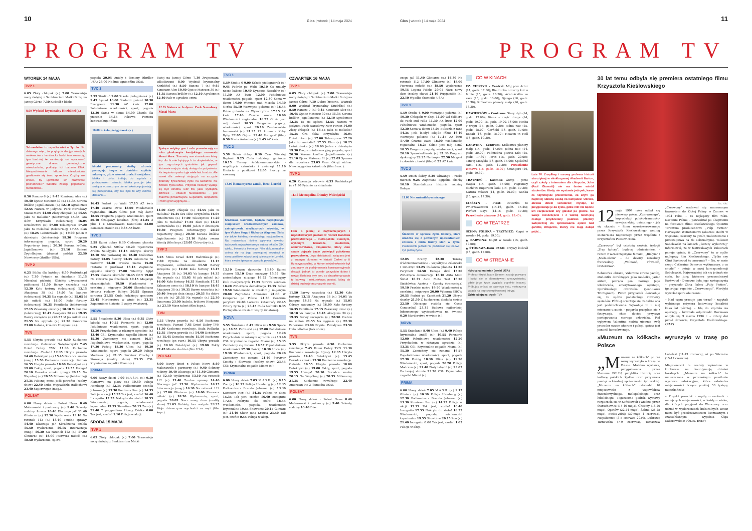10 Glos | wtorek | 14 maja 2024
PROGRAM TV
WTOREK 14 MAJA
TVP 1
6.05 Złoty chłopak (s.) 7.00 Transmisja mszy świętej z Sanktuarium Matki Bożej na Jasnej Górze 7.30 Kościół z bliska
8.00 Wydział kryminalny Kitzbühel (s.)
Schneeleiten to zapadła wieś w Tyrolu. Nic dziwnego więc, że przybycie dwojga młodych naukowców z Innsbrucka budzi tam sensację, tym bardziej że zamierzają oni opracować genetyczne drzewo genealogiczne mieszkańców, poddając ich badaniu DNA. Niespodziewanie kilkoro mieszkańców gwałtownie się temu sprzeciwia. Czyżby nie chcieli, by ujawniono ich prawdziwe pochodzenie? Wkrótce zostaje popełnione morderstwo...
8.50 Ranczo 6 (s.) 9.45 Komisarz Alex (s.) 10.40 Ojciec Mateusz 30 (s.) 11.35 Korona królów. Jagiellonowie (s.) 12.10 Agrobiznes 12.55 Natura w Jedynce. Park Narodowy Masai Mara 14.00 Złoty chłopak (s.) 14.55 Jaka to melodia? (teleturniej) 15.35 Gra słów. Krzyżówka (teleturniej) 16.05 Dziedzictwo (s.) 17.00 Teleexpress 17.20 Jaka to melodia? (teleturniej) 17.55 Klan (s.) 18.25 Leśniczówka (s.) 19.00 Jeden z dziesięciu (teleturniej) 19.30 Program informacyjny, pogoda, sport 20.20 Reporterzy (mag.) 20.30 Korona królów. Jagiellonowie (s.) 21.10 Śmierć Zygielbojma (dramat polski) 22.50 Niewierny (thriller USA).
TVP 2
6.25 Biblia dla każdego 6.50 Rodzinka.pl (s.) 7.30 Pytanie na śniadanie 11.15 Mieszkać piękniej. Obiekty użyteczności publicznej 11.50 Barwy szczęścia (s.) 12.30 Koło fortuny (teleturniej) 13.15 Akacjowa 38 (s.) 14.05 Va banque (teleturniej) 14.35 Na sygnale (s.) 15.05 M jak miłość (s.) 16.00 Koło fortuny (teleturniej) 16.35 Familiada (teleturniej) 17.15 Zakazany owoc (s.) 18.10 Va banque (teleturniej) 18.45 Akacjowa 38 (s.) 19.35 Barwy szczęścia (s.) 20.55 M jak miłość (s.) 21.55 Na sygnale (s.) 22.30 Panorama 23.00 Izabela, królowa Hiszpanii (s.).
TVN
5.55 Ukryta prawda (s.) 6.50 Kuchenne rewolucje. Ostrowiec Świętokrzyski 7.45 Dzień Dobry TVN 11.30 Kuchenne rewolucje. Czeladź 12.35 Ukryta prawda 14.40 Detektywi (s.) 15.45 Doradca smaku (mag.) 15.50 Kuchenne rewolucje. Poznań 16.55 Ukryta prawda 18.00 Detektywi (s.) 19.00 Fakty, sport, pogoda 19.55 Uwaga! 20.10 Doradca smaku (mag.) 20.15 Na Wspólnej (s.) 20.55 Milionerzy (teleturniej) 21.35 Pokonaj mnie, jeśli potrafisz (reality show) 22.40 Kuba Wojewódzki (talk-show) 23.40 Superwizjer (mag.).
POLSAT
6.00 Nowy dzień z Polsat News 8.40 Malanowski i partnerzy (s.) 9.40 Sekrety rodziny. Łowca 10.40 Dlaczego ja? 11.40 Gliniarze (s.) 12.50 Wydarzenia 13.10 Na ratunek 112 (s.) 13.40 Trudne sprawy 14.40 Dlaczego ja? Skradziona szabla 15.50 Wydarzenia 16.15 Interwencja (mag.) 16.30 Na ratunek 112 (s.) 17.00 Gliniarze (s.) 18.00 Pierwsza miłość (s.) 18.50 Wydarzenia, sport,
pogoda 20.05 Anioły i demony (thriller USA) 23.00 Na linii ognia (film USA).
TVC 1
5.59 Studio 6 9.00 Szkoła pielęgniarek (s.) 9.45 Sąsiad 10.00 Śladami gwiazd 10.30 Evergreen 11.30 AZ kwiz 12.00 Południowe wiadomości, sport, pogoda 12.30 Sama w domu 14.00 Chwila dla piosenki 14.15 Różowa Pantera kontratakuje (film)
16.00 Szkoła pielęgniarek (s.)
Młodzi pracownicy służby zdrowia pomagają innym w duńskim szpitalu szkolnym, gdzie również znaleźli swój dom. Matka i córka trafiają do szpitala z podejrzeniem zatrucia. Matka pracuje jako służąca w zamożnym domu i wkrótce pojawiają się podejrzenia, czy nie było to aby celowe działanie...
16.45 Podróż po Walii 17.15 AZ kwiz 17.40 Czarne owce 18.00 Wiadomości regionalne 18.25 Gdzie jest mój dom? 18.55 Prognoza pogody, wiadomości, sport 20.10 Czołgowy batalion (film) 21.25 3 plus 1 z Mirosławem Donutilem 23.00 Komisarz Moulin (s.) 0.35 AZ kwiz.
TVC 2
5.59 Dzień dobry 8.30 Cudowna planeta 9.25 Výborná SHOW 10.20 Tajemnicza Arabia Saudyjska 11.15 Odkryte skarby 12.10 Nie podważaj się 12.40 Królestwo natury 13.05 Siostry 13.35 Polowanie na nazistów 14.40 Praskie metro 15.20 Historie z pustkowi 16.15 Zaginione egipskie skarby 17.00 Wieczny Egipt 17.55 Planeta skarbów 18.45 GEN 19.00 Na rowerze po Czechach 19.15 Magazyn chrześcijański 19.50 Wiadomości w czeskim j. migowym 20.00 Skandaliczna historia rodziny Boleyn 20.55 Sprawa sercowa 21.55 Cuda ludzkiego geniuszu 22.45 Morderstwo w winie (s.) 23.35 Zapomniane historie II wojny światowej.
NOVA
5.55 Śniadanie 8.30 Ulica (s.) 9.35 Złoty łabędź (s.) 10.55 Partnerki (s.) 12.00 Południowe wiadomości, sport, pogoda 12.20 Przychodnia w różanym ogrodzie (s.) 13.40 CSI: Kryminalne zagadki Miami (s.) 15.30 Zamieńmy się żonami 16.57 Popołudniowe wiadomości, sport, pogoda 17.30 Pościg 18.30 Ulica (s.) 19.30 Wiadomości, sport, pogoda 20.20 Policja Modrava (s.) 21.35 Survivor Czechy i Słowacja (reality show) 23.35 CSI: Kryminalne zagadki Miami (s.).
PRIMA
6.00 Nowy dzień 7.00 M.A.S.H. (s.) 9.30 Kłamstwo na plaży (s.) 10.40 Policja Hamburg (s.) 12.35 Podkomisarz Brenda Johnson (s.) 13.30 Komisarz Rex (s.) 14.35 Policja w akcji 15.35 Tak jest, szefie! 16.40 Incognito 17.55 Nakryto do stołu! 18.55 Wiadomości, pogoda, wiadomości kryminalne 19.55 Showtime 20.15 Zoo (s.) 21.40 7 przypadków Honzy Dědka 0.00 Tak jest, szefie! 1.10 Policja w akcji.
ŚRODA 15 MAJA
TVP 1
6.05 Złoty chłopak (s.) 7.00 Transmisja mszy świętej z Sanktuarium Matki
Bożej na Jasnej Górze 7.30 Zrujnowani, odbudowani 8.00 Wydział kryminalny Kitzbühel (s.) 8.50 Ranczo 7 (s.) 9.45 Komisarz Alex 10.40 Ojciec Mateusz 30 (s.) 11.35 Korona królów (s.) 12.10 Agrobiznes 12.40 Rok w ogrodzie extra
12.55 Natura w Jedynce. Park Narodowy Masai Mara
Tysiące antylop gnu i zebr przemierzają co roku płaskowyże kenijskiego rezerwatu Masai Mara. Stanowią one stosunkowo łatwy łup dla licznie bytujących tu drapieżników, w tym zagrożonych gatunków jak gepard. Kotowate mają tu stały dostęp do pożywienia. Na terytorium parku żyje wiele lwich rodzin. Ale nawet dla zwierząt stojących na szczycie piramidy żywieniowej życie na sawannie nie zawsze bywa łatwe. Przyroda niekiedy wydaje się być okrutna, lecz zło, jakie wyrządza człowiek – czasem nieświadomie – jest znacznie poważniejsze. Gepardom, lampartom i lwom grozi wyginięcie...
14.00 Złoty chłopak (s.) 14.55 Jaka to melodia? 15.35 Gra słów. Krzyżówka 16.05 Dziedzictwo (s.) 17.00 Teleexpress 17.20 Jaka to melodia? 17.55 Klan (s.) 18.25 Leśniczówka (s.) 19.00 Jeden z dziesięciu 19.30 Program informacyjny 20.20 Reporterzy (mag.) 20.30 Korona królów. Jagiellonowie (s.) 21.10 Rybka zwana Wandą (film kopr.) 23.05 Chirurdzy (s.).
TVP 2
6.25 Szma Israel 6.55 Rodzinka.pl (s.) 7.30 Pytanie na śniadanie 11.15 Zrujnowani, odbudowani 11.50 Barwy szczęścia (s.) 12.30 Koło fortuny 13.15 Akacjowa 38 (s.) 14.05 Va banque 14.35 Na sygnale (s.) 15.05 M jak miłość (s.) 16.00 Koło fortuny 16.35 Familiada 17.15 Zakazany owoc (s.) 18.10 Va banque 18.45 Akacjowa 38 (s.) 19.35 Barwy szczęścia (s.) 20.40 Przepis dnia (mag.) 20.55 Na dobre i na złe (s.) 21.55 Na sygnale (s.) 22.30 Panorama 23.00 Izabela, królowa Hiszpanii (s.) 23.50 Masz talent (film kopr.).
TVN
5.55 Ukryta prawda (s.) 6.50 Kuchenne rewolucje. Poznań 7.45 Dzień Dobry TVN 11.30 Kuchenne rewolucje. Biała Podlaska 12.35 Ukryta prawda (s.) 14.40 Detektywi (s.) 15.45 Doradca smaku 15.50 Kuchenne rewolucje (pr. rozr.) 16.55 Ukryta prawda (s.) 18.00 Detektywi (s.) 19.00 Fakty 22.45 Miasto złodziei (film USA).
POLSAT
6.00 Nowy dzień z Polsat News 8.40 Malanowski i partnerzy (s.) 9.40 Sekrety rodziny 10.40 Dlaczego ja? 11.40 Gliniarze (s.) 12.50 Wydarzenia 13.10 Na ratunek 112 (s.) 13.40 Trudne sprawy 14.40 Dlaczego ja? 15.50 Wydarzenia 16.15 Interwencja (mag.) 16.30 Na ratunek 112 (s.) 17.00 Gliniarze (s.) 18.00 Pierwsza miłość (s.) 18.50 Wydarzenia, sport, pogoda 20.05 Nasz nowy dom (reality show) 21.05 Kobiety bez wstydu 23.25 Moja dziewczyna wychodzi za mąż (film kopr.).
TVC 1
5.59 Studio 6 9.00 Szkoła pielęgniarek (s.) 9.45 Podróż po Walii 10.10 Co umiały nasze babcie 10.40 Dynastia Novaków (s.) 11.30 AZ kwiz 12.00 Południowe wiadomości, pogoda, sport 12.30 Sama w domu 14.00 Winnice nad Mozelą 14.30 Nerka 15.10 Wezwijcie położne (s.) 16.45 Pełne gniazdo na Wysoczyźnie 17.15 AZ kwiz 17.40 Czarne owce 18.00 Wiadomości regionalne 18.25 Gdzie jest mój dom? 18.55 Prognoza pogody, wiadomości, sport 20.10 Żandarmskie humoreski (s.) 21.35 13. komnata Kuby Ryby 22.05 Gejzer 22.40 Fotograf (film) 0.50 Maria Antonina (s.) 1.45 AZ kwiz.
TVC 2
5.59 Dzień dobry 8.30 Czar Wielkiej Brytanii 9.25 Cuda ludzkiego geniuszu 10.15 Tereny śródziemnomorskie - współżycie człowieka i zwierząt 11.10 Historie z pustkowi 12.05 Siostry ze sawanny
13.00 Romantyczne zamki, Ren i Lorelei
Środkowa Nadrenia, będąca największym skupiskiem średniowiecznych zamków, zainspirowała niezliczonych artystów, w tym Victora Hugo i Richarda Wagnera. Stała się także kolebką niemieckiego nacjonalizmu. Na malowniczą dolinę wpłynęła również twórczość najważniejszego autora tekstów XIX wieku, Heinricha Heinego. Film dokumentalny opiera się na jego przesądnej reputacji o nieszczęśliwie zakochanej dziewczynie Lorelei, która swoim śpiewem uwodziła pływaków...
13.10 Dzwon dzwonów 13.40 Dzieci chaosu 15.10 Duże maszyny 15.55 Nie zmieniłabym niczego 16.55 Telewizyjny klub niesłyszących 17.25 Sprawa sercowa 18.20 Zwierzęca demokracja 19.15 Babel 19.50 Wiadomości w czeskim j. migowym 20.00 Zagrożona Amazonia 21.00 W kamperze po Polsce 21.30 Centrum peryferii 22.00 Lotnicze katastrofy 22.45 Cztery życia (s.) 23.45 Cuda techniki 0.35 Portugalia w czasie II wojny światowej.
NOVA
5.55 Śniadanie 8.45 Ulica (s.) 9.50 Spece (s.) 10.55 Partnerki (s.) 12.00 Południowe wiadomości, sport, pogoda 12.20 Przychodnia w różanym ogrodzie (s.) 13.40 CSI: Kryminalne zagadki Miami (s.) 15.35 Zamieńmy się żonami 16.57 Popołudniowe wiadomości 17.30 Pościg 18.30 Ulica (s.) 19.30 Wiadomości, sport, pogoda 20.20 Zamieńmy się żonami 21.40 Survivor Czechy i Słowacja (reality show) 23.45 CSI: Kryminalne zagadki Miami (s.).
PRIMA
6.00 Nowy dzień 7.05 M.A.S.H. (s.) 9.15 Zoo (s.) 10.35 Policja Hamburg (s.) 12.35 Podkomisarz Brenda Johnson (s.) 13.30 Komisarz Rex (s.) 14.35 Policja w akcji 15.35 Tak jest, szefie! 16.40 Incognito 17.55 Nakryto do stołu! 18.55 Wiadomości, pogoda, wiadomości kryminalne 19.55 Showtime 20.15 Gliniarz (s.) 21.40 Show Jana Krausa 23.50 Tak jest, szefie! 0.55 Policja w akcji.
CZWARTEK 16 MAJA
TVP 1
6.05 Złoty chłopak (s.) 7.00 Transmisja mszy świętej z Sanktuarium Matki Bożej na Jasnej Górze 7.30 Dobre historie. Wiatrak 8.00 Wydział kryminalny Kitzbühel (s.) 8.50 Ranczo 7 (s.) 9.45 Komisarz Alex (s.) 10.45 Ojciec Mateusz 30 (s.) 11.35 Korona królów. Jagiellonowie (s.) 12.10 Agrobiznes 12.35 To się opłaca 12.55 Natura w Jedynce. Park Narodowy New Forest 14.00 Złoty chłopak (s.) 14.55 Jaka to melodia? 15.35 Gra słów. Krzyżówka 16.05 Dziedzictwo (s.) 17.00 Teleexpress 17.20 Jaka to melodia? 17.55 Klan (s.) 18.25 Leśniczówka (s.) 19.00 Jeden z dziesięciu 19.30 Program informacyjny, pogoda, sport 20.30 Korona królów. Jagiellonowie (s.) 21.10 Ojciec Mateusz 31 (s.) 22.05 Sprawa dla reportera 23.05 Vasa. Okręt widmo. Niewiarygodna katastrofa (film franc.).
TVP 2
6.20 Operacja zdrowie 6.55 Rodzinka.pl (s.) 7.30 Pytanie na śniadanie
11.15 Metropolita. Dionizy Waledyński
Film o jednej z najważniejszych i najciekawszych postaci w historii Kościoła prawosławnego – metropolicie Dionizym, wybitnym hierarsze, naukowcu, administratorze, misjonarzu, który całe swoje dojrzałe życie poświęcił polskiemu prawosławiu. Jego działalność związana jest z trudnym okresem w historii Cerkwi w II Rzeczypospolitej, w którym niejednokrotnie był zmuszany do podejmowania kontrowersyjnych decyzji, jednak to przede wszystkim dobro i rozwój Kościoła były tym, co charakteryzowało tę barwną i nietuzinkową postać, którą do dzisiaj trudno jednoznacznie ocenić.
11.50 Barwy szczęścia (s.) 12.30 Koło fortuny 13.15 Akacjowa 38 (s.) 14.05 Va banque 14.35 Na sygnale (s.) 15.05 Górscy ratownicy (s.) 16.00 Koło fortuny 16.35 Familiada 17.15 Zakazany owoc (s.) 18.10 Va banque 18.45 Akacjowa 38 (s.) 19.35 Barwy szczęścia (s.) 20.50 Postaw na milion 21.55 Na sygnale (s.) 22.30 Panorama 23.00 Erynie. Patodycea 23.50 Hala odlotów (talk show).
TVN
5.55 Ukryta prawda 6.50 Kuchenne rewolucje 7.45 Dzień Dobry TVN 11.30 Kuchenne rewolucje. Ujsoły 12.35 Ukryta prawda 14.40 Detektywi (s.) 15.45 Doradca smaku 15.50 Kuchenne rewolucje. Ostróda 16.55 Ukryta prawda 18.00 Detektywi (s.) 19.00 Fakty, sport, pogoda 19.55 Uwaga! 20.10 Doradca smaku 20.15 Na Wspólnej (s.) 20.55 Milionerzy 21.35 Kuchenne rewolucje 22.40 American Pie 2 (komedia USA).
POLSAT
6.00 Nowy dzień z Polsat News 8.40 Malanowski i partnerzy (s.) 9.40 Sekrety rodziny 10.40 Dla-
Glos | wtorek | 14 maja 2024 11
PROGRAM TV
czego ja? 11.40 Gliniarze (s.) 16.30 Na ratunek 112 17.00 Gliniarze (s.) 18.00 Pierwsza miłość (s.) 18.50 Wydarzenia 19.15 Lepsza Polska 20.05 Nasz nowy dom (reality show) 21.10 Przyjaciółki (s.) 22.10 Wpadka (komedia USA).
TVC 1
5.59 Studio 6 9.00 Wezwijcie położne (s.) 10.30 Chłopaki w akcji 11.00 Od folkloru do rock and rolla 11.30 AZ kwiz 12.00 Południowe wiadomości, pogoda, sport 12.30 Sama w domu 14.05 Bułeczki z rana 14.35 Jeśli kiedyś odejdę (film) 16.10 Wezwijcie położne (s.) 17.15 AZ kwiz 17.40 Czarne owce 18.00 Wiadomości regionalne 18.25 Gdzie jest mój dom? 18.55 Prognoza pogody, wiadomości, sport 20.10 Sprawiedliwość (s.) 21.30 Program dyskusyjny 22.25 Na tropie 22.50 Maigret i człowiek z ławki (film) 0.25 AZ kwiz.
TVC 2
5.59 Dzień dobry 8.30 Okwango - rzeka marzeń 9.25 Zaginione egipskie skarby 10.10 Skandaliczna historia rodziny Boleyn
11.00 Nie zmieniłabym niczego
Śledztwo w sprawie życia kobiety, która urodziła się z poważnym upośledzeniem zdrowia i miała trudny start w życie. Postanowiła jednak nie poddawać się losowi i żyć pełnią życia.
12.05 Bramy 12.30 Tereny śródziemnomorskie - współżycie człowieka i zwierząt 13.25 Cudowna planeta 14.20 Perymetr 14.50 Europa dziś 15.20 Zwierzęca demokracja 16.10 Auto Moto Świat 16.35 Auto Moto Test 16.50 Siatkówka: Austria - Czechy (transmisja) 19.10 Praskie metro 19.50 Wiadomości w czeskim j. migowym 20.00 Výborná SHOW 20.55 Podróż po Czechach 21.20 Ukryte skarby 21.50 Z kucharzem dookoła świata 22.50 Dlaczego rozbiła się Costa Concordia? 23.35 Budowa najbardziej luksusowego wycieczkowca na świecie 0.20 Morderstwo w winie (s.).
NOVA
5.55 Śniadanie 8.40 Ulica (s.) 9.40 Policja kryminalna Anděl (s.) 10.55 Partnerki 12.00 Południowe wiadomości 12.20 Przychodnia w różanym ogrodzie (s.) 13.35 CSI: Kryminalne zagadki Miami (s.) 15.30 Zamieńmy się żonami 16.57 Popołudniowe wiadomości, sport, pogoda 17.30 Pościg 18.30 Ulica (s.) 19.30 Wiadomości, sport, pogoda 20.20 Policja Modrava (s.) 21.40 Złoty łabędź (s.) 23.05 Po twojej stronie 23.50 CSI: Kryminalne zagadki Miami (s.).
PRIMA
6.00 Nowy dzień 7.05 M.A.S.H. (s.) 9.15 Gliniarz (s.) 10.30 Policja Hamburg (s.) 12.30 Podkomisarz Brenda Johnson (s.) 13.30 Komisarz Rex (s.) 14.35 Policja w akcji 15.35 Tak jest, szefie! 16.40 Incognito 17.55 Nakryto do stołu! 18.55 Wiadomości, pogoda, wiadomości kryminalne 19.55 Showtime 20.15 Zoo (s.) 21.40 Incognito 0.00 Tak jest, szefie! 1.05 Policja w akcji.
CO W KINACH
CZ. CIESZYN – Central: Mój pies Artur (14, godz. 17.30); Biedronka i czarny kot w filmie (15, godz. 16.30); Aristokratka ve varu (16, godz. 10.00); Django (16, godz. 16.30); Królestwo planety małp (16, godz. 18.30).
HAWIERZÓW – Centrum: Stary dąb (14, godz. 17.00); Diuna – część druga (14, godz. 19.00; 15, godz. 19.00, 16.00); Matka v trapu (15, godz. 9.30); Jedna noc (15, godz. 18.00); Garfield (16, godz. 17.00); Daaali (16, godz. 18.00); Heaven in Hell (16, godz. 19.30).
KARWINA – Centrum: Królestwo planety małp (14, godz. 17.00); Jedna noc (14, godz. 20.00); Podniebna poczta Kiki (15, godz. 17.30); Tarot (15, godz. 20.00); Tancuj Matyldo (16, godz. 15.00); Společně sami (16, godz. 17.30); Przesilenie zimowe (16, godz. 18.00); Strangers (16, godz. 19.30).
TRZYNIEC – Kosmos: Gump – jsme dvojka (14, godz. 15.00); Pogromcy duchów: Imperium lodu (14, godz. 17.30); Natura miłości (14, godz. 20.00); Wonka (15, godz. 17.30).
CIESZYN – Piast: Ucieczka ze zwierzowersum (14-16, godz. 15.45); Perfect Days (14-16, godz. 17.30); Przesilenie zimowe (14, godz. 19.45).
CO W TEATRZE
SCENA POLSKA – TRZYNIEC: Kogut w rosole (14, godz. 19.00);
▲ KARWINA: Kogut w rosole (15, godz. 19.00);
▲ STONAWA-Dom PZKO: Krzywy kościół (16, godz. 17.00).
CO W STREAM-IE
»Mroczna materia« (serial USA)
Profesor fizyki Jason Dessen zostaje porwany i budzi się w alternatywnej rzeczywistości, gdzie jego życie wygląda zupełnie inaczej. Próbując wrócić do dawnego bytu, mężczyzna wpada na trop skomplikowanej intrygi.
Gdzie obejrzeć: Apple TV+
Lata 70. Zrzędliwy i surowy profesor historii starożytnej w ekskluzywnej Akademii Barton, czyli szkoły z internatem dla chłopców, John (Paul Giamatti) nie ma fanów wśród studentów. Kiedy nie wystawia jednyek, karze za najmniejsze przewinienia, co czyni go najmniej lubianą osobą na kampusie! Obraża, oblewa dzieci senatorów, myśląc, że przygotowuje je do życia, gdzie nikt nie będzie ich rozpieszczał czy głaskał po głowie. Na swoje nieszczęście i z wielką niechęcią zostaje przydzielony podczas przerwy świątecznej do sprawowania opieki nad garstką chłopców, którzy nie mają dokąd pójść...
30 lat temu odbyła się premiera ostatniego filmu Krzysztofa Kieślowskiego
Fot. ARC
12 maja 1994 roku odbył się pierwszy pokaz „Czerwonego”, koprodukcji polsko-francusko-szwajcarskiej; ostatniego – jak się okazało – filmu wyreżyserowanego przez Krzysztofa Kieślowskiego według scenariusza napisanego przez wspólnie z Krzysztofem Piesiewiczem.
„Czerwony” był ostatnią częścią trylogii „Trzy kolory”, będącej odniesieniem – razem z wcześniejszymi filmami, „Białym” i „Niebieskim” – do dewizy rewolucji francuskiej: „Wolność, równość, braterstwo”.
Bohaterka obrazu, Valentine (Irene Jacob), studentka dorabiająca jako modelka, jadąc autem, potrąca psa. Poznaje jego właściciela, emerytowanego sędziego, zgorzkniałego człowieka (Jean-Louis Trintignant). Przez przypadek dowiaduje się, że sędzia podsłuchuje rozmowy sąsiadów. Później orientuje się, że także ona jest podsłuchiwana. Wywołuje to u niej mieszane uczucia – pogarda przeplata się z fascynacją, chce dociec przyczyn postępowania starego człowieka. Pod wpływem Valentine sędzia ujawnia swój proceder swoim ofiarom i policji, gotów jest ponieść konsekwencje.
„Czerwony” wydawał się murowanym faworytem do Złotej Palmy w Cannes w 1994 roku. – To najlepszy film roku. Dostanie Palmę – powiedział po obejrzeniu na festiwalu filmu Kieślowskiego Quentin Tarantino producentowi „Pulp Fiction” Harveyowi Weinsteinowi (obecnie siedzi w więzieniu, skazany za gwałt, molestowanie i przestępstwa na tle seksualnym). Tadeusz Sobolewski na łamach „Gazety Wyborczej” informował, że w festiwalowych kuluarach panuje opinia, iż „Czerwony” to w ogóle najlepszy film Kieślowskiego. „Tylko czy Clint Eastwood to zrozumie? – No, w razie czego Catherine Denevue wytłumaczy, o co chodzi” – cytuje w swej korespondencji Sobolewski. Najwyraźniej tak się jednak nie stało, bo jury, któremu przewodniczył Eastwood – Denevue była jego zastępczynią – przyznało Złotą Palmę „Pulp Fiction”, ignorując zupełnie „Czerwonego”. Werdykt wywołał spore oburzenie.
– Nad czym pracuje pan teraz? – zapytali wybitnego reżysera katowiccy licealiści kilka lat później. – Idę do szpitala na operację – brzmiała odpowiedź. Rozmowa odbyła się 9 marca 1996 r. – cztery dni przed śmiercią Krzysztofa Kieślowskiego. (PAP)
»Muzeum na kółkach« wyruszyło w trasę po Polsce
„M uzeum na kółkach” po raz ósmy wyruszyło w trasę po Polsce. Mobilna wystawa, przygotowana przez Muzeum POLIN, przybliża historię oraz kulturę polskich Żydów oraz przywraca pamięć o lokalnej społeczności żydowskiej. „Muzeum na kółkach” odwiedzi 10 miejscowości z województw świętokrzyskiego, małopolskiego oraz lubelskiego. Tegoroczna podróż wystawy rozpoczęła się w Końskowoli i wiedzie przez Starachowice (14-16 maja), Chęciny (18-20 maja), Opatów (22-24 maja), Żabno (26-28 maja), Busko-Zdrój (30-maja 1 czerwca), Niepołomice (3-5 czerwca 2024), Dąbrowę Tarnowską (7-9 czerwca), Tomaszów Lubelski (11-13 czerwca), aż po Wisznice (15-17 czerwca).
Miejscowości te zostały wyłonione w konkursie na koordynację działań lokalnych. „Muzeum na kółkach” to umieszczona w przenośnym pawilonie wystawa edukacyjna, która odwiedza miejscowości liczące poniżej 50 tysięcy mieszkańców.
– Projekt powstał z myślą o osobach z mniejszych miejscowości, w każdym wieku, dla których przyjazd do Warszawy oraz udział w wydarzeniach kulturalnych wciąż może być przedsięwzięciem kosztownym i czasochłonnym – wyjaśnia Olga Kaliszewska z POLIN. (PAP)